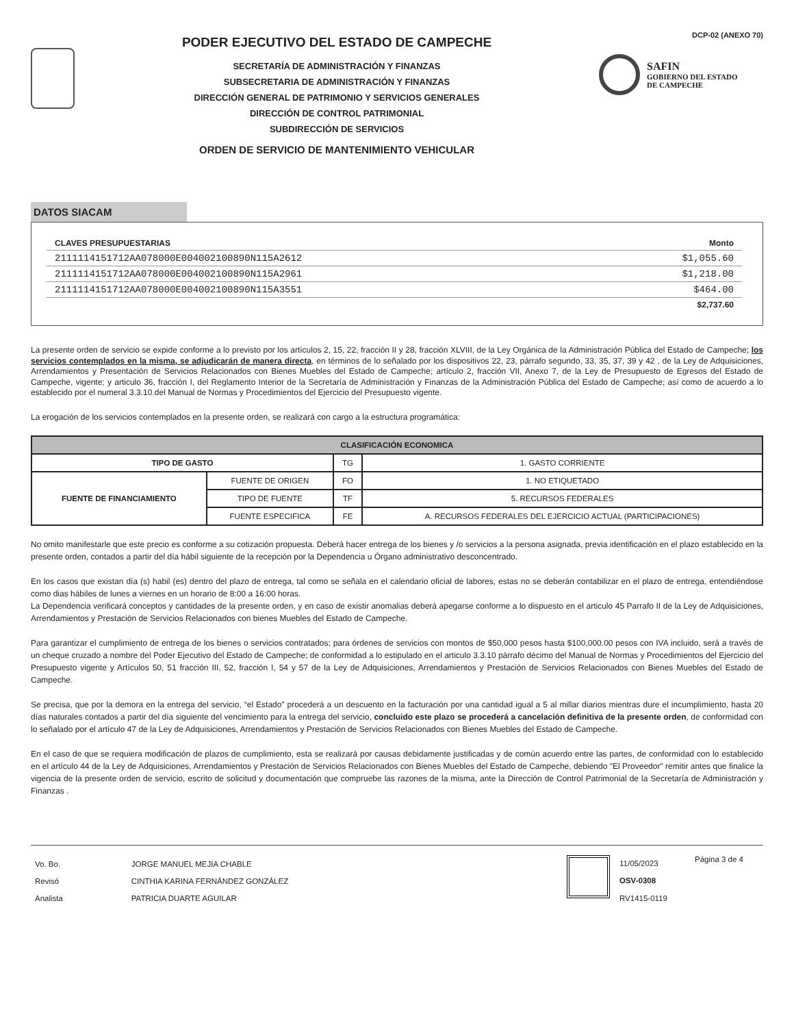PODER EJECUTIVO DEL ESTADO DE CAMPECHE
SECRETARÍA DE ADMINISTRACIÓN Y FINANZAS
SUBSECRETARIA DE ADMINISTRACIÓN Y FINANZAS
DIRECCIÓN GENERAL DE PATRIMONIO Y SERVICIOS GENERALES
DIRECCIÓN DE CONTROL PATRIMONIAL
SUBDIRECCIÓN DE SERVICIOS
ORDEN DE SERVICIO DE MANTENIMIENTO VEHICULAR
DCP-02 (ANEXO 70)
SAFIN
GOBIERNO DEL ESTADO
DE CAMPECHE
DATOS SIACAM
| CLAVES PRESUPUESTARIAS | Monto |
| --- | --- |
| 2111114151712AA078000E004002100890N115A2612 | $1,055.60 |
| 2111114151712AA078000E004002100890N115A2961 | $1,218.00 |
| 2111114151712AA078000E004002100890N115A3551 | $464.00 |
| | $2,737.60 |
La presente orden de servicio se expide conforme a lo previsto por los artículos 2, 15, 22, fracción II y 28, fracción XLVIII, de la Ley Orgánica de la Administración Pública del Estado de Campeche; los servicios contemplados en la misma, se adjudicarán de manera directa, en términos de lo señalado por los dispositivos 22, 23, párrafo segundo, 33, 35, 37, 39 y 42 , de la Ley de Adquisiciones, Arrendamientos y Presentación de Servicios Relacionados con Bienes Muebles del Estado de Campeche; artículo 2, fracción VII, Anexo 7, de la Ley de Presupuesto de Egresos del Estado de Campeche, vigente; y articulo 36, fracción I, del Reglamento Interior de la Secretaría de Administración y Finanzas de la Administración Pública del Estado de Campeche; así como de acuerdo a lo establecido por el numeral 3.3.10.del Manual de Normas y Procedimientos del Ejercicio del Presupuesto vigente.
La erogación de los servicios contemplados en la presente orden, se realizará con cargo a la estructura programática:
| CLASIFICACIÓN ECONOMICA | | | |
| --- | --- | --- | --- |
| TIPO DE GASTO | | TG | 1. GASTO CORRIENTE |
| FUENTE DE FINANCIAMIENTO | FUENTE DE ORIGEN | FO | 1. NO ETIQUETADO |
| | TIPO DE FUENTE | TF | 5. RECURSOS FEDERALES |
| | FUENTE ESPECIFICA | FE | A. RECURSOS FEDERALES DEL EJERCICIO ACTUAL (PARTICIPACIONES) |
No omito manifestarle que este precio es conforme a su cotización propuesta. Deberá hacer entrega de los bienes y /o servicios a la persona asignada, previa identificación en el plazo establecido en la presente orden, contados a partir del día hábil siguiente de la recepción por la Dependencia u Órgano administrativo desconcentrado.
En los casos que existan día (s) habil (es) dentro del plazo de entrega, tal como se señala en el calendario oficial de labores, estas no se deberán contabilizar en el plazo de entrega, entendiéndose como dias hábiles de lunes a viernes en un horario de 8:00 a 16:00 horas.
La Dependencia verificará conceptos y cantidades de la presente orden, y en caso de existir anomalias deberá apegarse conforme a lo dispuesto en el articulo 45 Parrafo II de la Ley de Adquisiciones, Arrendamientos y Prestación de Servicios Relacionados con bienes Muebles del Estado de Campeche.
Para garantizar el cumplimiento de entrega de los bienes o servicios contratados; para órdenes de servicios con montos de $50,000 pesos hasta $100,000.00 pesos con IVA incluido, será a través de un cheque cruzado a nombre del Poder Ejecutivo del Estado de Campeche; de conformidad a lo estipulado en el articulo 3.3.10 párrafo décimo del Manual de Normas y Procedimientos del Ejercicio del Presupuesto vigente y Artículos 50, 51 fracción III, 52, fracción I, 54 y 57 de la Ley de Adquisiciones, Arrendamientos y Prestación de Servicios Relacionados con Bienes Muebles del Estado de Campeche.
Se precisa, que por la demora en la entrega del servicio, “el Estado” procederá a un descuento en la facturación por una cantidad igual a 5 al millar diarios mientras dure el incumplimiento, hasta 20 días naturales contados a partir del día siguiente del vencimiento para la entrega del servicio, concluido este plazo se procederá a cancelación definitiva de la presente orden, de conformidad con lo señalado por el artículo 47 de la Ley de Adquisiciones, Arrendamientos y Prestación de Servicios Relacionados con Bienes Muebles del Estado de Campeche.
En el caso de que se requiera modificación de plazos de cumplimiento, esta se realizará por causas debidamente justificadas y de común acuerdo entre las partes, de conformidad con lo establecido en el artículo 44 de la Ley de Adquisiciones, Arrendamientos y Prestación de Servicios Relacionados con Bienes Muebles del Estado de Campeche, debiendo "El Proveedor" remitir antes que finalice la vigencia de la presente orden de servicio, escrito de solicitud y documentación que compruebe las razones de la misma, ante la Dirección de Control Patrimonial de la Secretaría de Administración y Finanzas .
| Vo. Bo. | JORGE MANUEL MEJIA CHABLE |
| Revisó | CINTHIA KARINA FERNÁNDEZ GONZÁLEZ |
| Analista | PATRICIA DUARTE AGUILAR |
11/05/2023
OSV-0308
RV1415-0119
Página 3 de 4